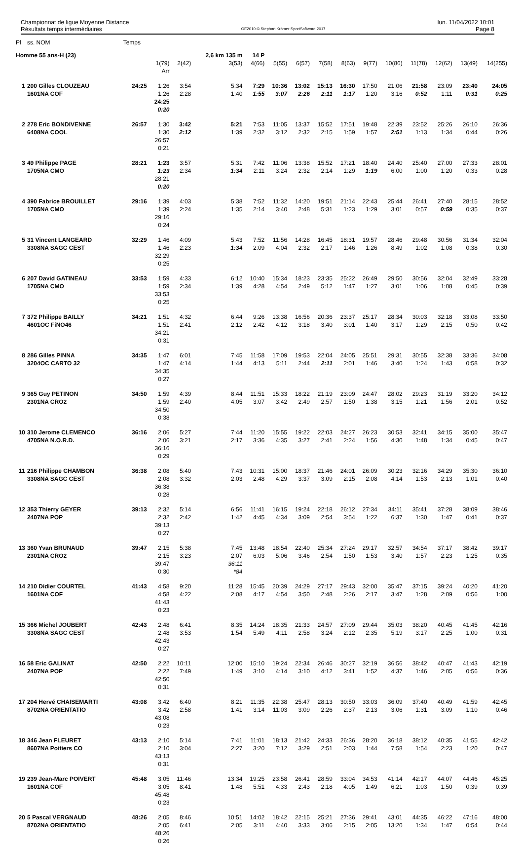Championnat de ligue Moyenne Distance
Résultats temps intermédiaires
OE2010 © Stephan Krämer SportSoftware 2017
lun. 11/04/2022 10:01
Page 8
| Pl | ss. NOM | Temps | | | | | | | | | | | | | | |
| --- | --- | --- | --- | --- | --- | --- | --- | --- | --- | --- | --- | --- | --- | --- | --- | --- |
| Homme 55 ans-H (23) | | | | | 2,6 km 135 m | 14 P | | | | | | | | | | |
| | | | 1(79) Arr | 2(42) | 3(53) | 4(66) | 5(55) | 6(57) | 7(58) | 8(63) | 9(77) | 10(86) | 11(78) | 12(62) | 13(49) | 14(255) |
| 1 | 200 Gilles CLOUZEAU 1601NA COF | 24:25 | 1:26 1:26 24:25 0:20 | 3:54 2:28 | 5:34 1:40 | 7:29 1:55 | 10:36 3:07 | 13:02 2:26 | 15:13 2:11 | 16:30 1:17 | 17:50 1:20 | 21:06 3:16 | 21:58 0:52 | 23:09 1:11 | 23:40 0:31 | 24:05 0:25 |
| 2 | 278 Eric BONDIVENNE 6408NA COOL | 26:57 | 1:30 1:30 26:57 0:21 | 3:42 2:12 | 5:21 1:39 | 7:53 2:32 | 11:05 3:12 | 13:37 2:32 | 15:52 2:15 | 17:51 1:59 | 19:48 1:57 | 22:39 2:51 | 23:52 1:13 | 25:26 1:34 | 26:10 0:44 | 26:36 0:26 |
| 3 | 49 Philippe PAGE 1705NA CMO | 28:21 | 1:23 1:23 28:21 0:20 | 3:57 2:34 | 5:31 1:34 | 7:42 2:11 | 11:06 3:24 | 13:38 2:32 | 15:52 2:14 | 17:21 1:29 | 18:40 1:19 | 24:40 6:00 | 25:40 1:00 | 27:00 1:20 | 27:33 0:33 | 28:01 0:28 |
| 4 | 390 Fabrice BROUILLET 1705NA CMO | 29:16 | 1:39 1:39 29:16 0:24 | 4:03 2:24 | 5:38 1:35 | 7:52 2:14 | 11:32 3:40 | 14:20 2:48 | 19:51 5:31 | 21:14 1:23 | 22:43 1:29 | 25:44 3:01 | 26:41 0:57 | 27:40 0:59 | 28:15 0:35 | 28:52 0:37 |
| 5 | 31 Vincent LANGEARD 3308NA SAGC CEST | 32:29 | 1:46 1:46 32:29 0:25 | 4:09 2:23 | 5:43 1:34 | 7:52 2:09 | 11:56 4:04 | 14:28 2:32 | 16:45 2:17 | 18:31 1:46 | 19:57 1:26 | 28:46 8:49 | 29:48 1:02 | 30:56 1:08 | 31:34 0:38 | 32:04 0:30 |
| 6 | 207 David GATINEAU 1705NA CMO | 33:53 | 1:59 1:59 33:53 0:25 | 4:33 2:34 | 6:12 1:39 | 10:40 4:28 | 15:34 4:54 | 18:23 2:49 | 23:35 5:12 | 25:22 1:47 | 26:49 1:27 | 29:50 3:01 | 30:56 1:06 | 32:04 1:08 | 32:49 0:45 | 33:28 0:39 |
| 7 | 372 Philippe BAILLY 4601OC FiNO46 | 34:21 | 1:51 1:51 34:21 0:31 | 4:32 2:41 | 6:44 2:12 | 9:26 2:42 | 13:38 4:12 | 16:56 3:18 | 20:36 3:40 | 23:37 3:01 | 25:17 1:40 | 28:34 3:17 | 30:03 1:29 | 32:18 2:15 | 33:08 0:50 | 33:50 0:42 |
| 8 | 286 Gilles PINNA 3204OC CARTO 32 | 34:35 | 1:47 1:47 34:35 0:27 | 6:01 4:14 | 7:45 1:44 | 11:58 4:13 | 17:09 5:11 | 19:53 2:44 | 22:04 2:11 | 24:05 2:01 | 25:51 1:46 | 29:31 3:40 | 30:55 1:24 | 32:38 1:43 | 33:36 0:58 | 34:08 0:32 |
| 9 | 365 Guy PETINON 2301NA CRO2 | 34:50 | 1:59 1:59 34:50 0:38 | 4:39 2:40 | 8:44 4:05 | 11:51 3:07 | 15:33 3:42 | 18:22 2:49 | 21:19 2:57 | 23:09 1:50 | 24:47 1:38 | 28:02 3:15 | 29:23 1:21 | 31:19 1:56 | 33:20 2:01 | 34:12 0:52 |
| 10 | 310 Jerome CLEMENCO 4705NA N.O.R.D. | 36:16 | 2:06 2:06 36:16 0:29 | 5:27 3:21 | 7:44 2:17 | 11:20 3:36 | 15:55 4:35 | 19:22 3:27 | 22:03 2:41 | 24:27 2:24 | 26:23 1:56 | 30:53 4:30 | 32:41 1:48 | 34:15 1:34 | 35:00 0:45 | 35:47 0:47 |
| 11 | 216 Philippe CHAMBON 3308NA SAGC CEST | 36:38 | 2:08 2:08 36:38 0:28 | 5:40 3:32 | 7:43 2:03 | 10:31 2:48 | 15:00 4:29 | 18:37 3:37 | 21:46 3:09 | 24:01 2:15 | 26:09 2:08 | 30:23 4:14 | 32:16 1:53 | 34:29 2:13 | 35:30 1:01 | 36:10 0:40 |
| 12 | 353 Thierry GEYER 2407NA POP | 39:13 | 2:32 2:32 39:13 0:27 | 5:14 2:42 | 6:56 1:42 | 11:41 4:45 | 16:15 4:34 | 19:24 3:09 | 22:18 2:54 | 26:12 3:54 | 27:34 1:22 | 34:11 6:37 | 35:41 1:30 | 37:28 1:47 | 38:09 0:41 | 38:46 0:37 |
| 13 | 360 Yvan BRUNAUD 2301NA CRO2 | 39:47 | 2:15 2:15 39:47 0:30 | 5:38 3:23 | 7:45 2:07 36:11 *84 | 13:48 6:03 | 18:54 5:06 | 22:40 3:46 | 25:34 2:54 | 27:24 1:50 | 29:17 1:53 | 32:57 3:40 | 34:54 1:57 | 37:17 2:23 | 38:42 1:25 | 39:17 0:35 |
| 14 | 210 Didier COURTEL 1601NA COF | 41:43 | 4:58 4:58 41:43 0:23 | 9:20 4:22 | 11:28 2:08 | 15:45 4:17 | 20:39 4:54 | 24:29 3:50 | 27:17 2:48 | 29:43 2:26 | 32:00 2:17 | 35:47 3:47 | 37:15 1:28 | 39:24 2:09 | 40:20 0:56 | 41:20 1:00 |
| 15 | 366 Michel JOUBERT 3308NA SAGC CEST | 42:43 | 2:48 2:48 42:43 0:27 | 6:41 3:53 | 8:35 1:54 | 14:24 5:49 | 18:35 4:11 | 21:33 2:58 | 24:57 3:24 | 27:09 2:12 | 29:44 2:35 | 35:03 5:19 | 38:20 3:17 | 40:45 2:25 | 41:45 1:00 | 42:16 0:31 |
| 16 | 58 Eric GALINAT 2407NA POP | 42:50 | 2:22 2:22 42:50 0:31 | 10:11 7:49 | 12:00 1:49 | 15:10 3:10 | 19:24 4:14 | 22:34 3:10 | 26:46 4:12 | 30:27 3:41 | 32:19 1:52 | 36:56 4:37 | 38:42 1:46 | 40:47 2:05 | 41:43 0:56 | 42:19 0:36 |
| 17 | 204 Hervé CHAISEMARTI 8702NA ORIENTATIO | 43:08 | 3:42 3:42 43:08 0:23 | 6:40 2:58 | 8:21 1:41 | 11:35 3:14 | 22:38 11:03 | 25:47 3:09 | 28:13 2:26 | 30:50 2:37 | 33:03 2:13 | 36:09 3:06 | 37:40 1:31 | 40:49 3:09 | 41:59 1:10 | 42:45 0:46 |
| 18 | 346 Jean FLEURET 8607NA Poitiers CO | 43:13 | 2:10 2:10 43:13 0:31 | 5:14 3:04 | 7:41 2:27 | 11:01 3:20 | 18:13 7:12 | 21:42 3:29 | 24:33 2:51 | 26:36 2:03 | 28:20 1:44 | 36:18 7:58 | 38:12 1:54 | 40:35 2:23 | 41:55 1:20 | 42:42 0:47 |
| 19 | 239 Jean-Marc POIVERT 1601NA COF | 45:48 | 3:05 3:05 45:48 0:23 | 11:46 8:41 | 13:34 1:48 | 19:25 5:51 | 23:58 4:33 | 26:41 2:43 | 28:59 2:18 | 33:04 4:05 | 34:53 1:49 | 41:14 6:21 | 42:17 1:03 | 44:07 1:50 | 44:46 0:39 | 45:25 0:39 |
| 20 | 5 Pascal VERGNAUD 8702NA ORIENTATIO | 48:26 | 2:05 2:05 48:26 0:26 | 8:46 6:41 | 10:51 2:05 | 14:02 3:11 | 18:42 4:40 | 22:15 3:33 | 25:21 3:06 | 27:36 2:15 | 29:41 2:05 | 43:01 13:20 | 44:35 1:34 | 46:22 1:47 | 47:16 0:54 | 48:00 0:44 |